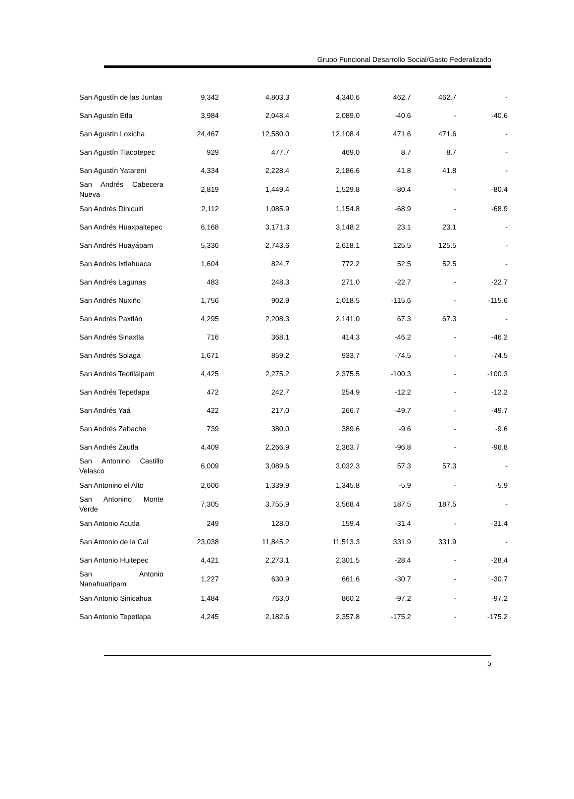Grupo Funcional Desarrollo Social/Gasto Federalizado
| San Agustín de las Juntas | 9,342 | 4,803.3 | 4,340.6 | 462.7 | 462.7 | - |
| San Agustín Etla | 3,984 | 2,048.4 | 2,089.0 | -40.6 | - | -40.6 |
| San Agustín Loxicha | 24,467 | 12,580.0 | 12,108.4 | 471.6 | 471.6 | - |
| San Agustín Tlacotepec | 929 | 477.7 | 469.0 | 8.7 | 8.7 | - |
| San Agustín Yatareni | 4,334 | 2,228.4 | 2,186.6 | 41.8 | 41.8 | - |
| San Andrés Cabecera Nueva | 2,819 | 1,449.4 | 1,529.8 | -80.4 | - | -80.4 |
| San Andrés Dinicuiti | 2,112 | 1,085.9 | 1,154.8 | -68.9 | - | -68.9 |
| San Andrés Huaxpaltepec | 6,168 | 3,171.3 | 3,148.2 | 23.1 | 23.1 | - |
| San Andrés Huayápam | 5,336 | 2,743.6 | 2,618.1 | 125.5 | 125.5 | - |
| San Andrés Ixtlahuaca | 1,604 | 824.7 | 772.2 | 52.5 | 52.5 | - |
| San Andrés Lagunas | 483 | 248.3 | 271.0 | -22.7 | - | -22.7 |
| San Andrés Nuxiño | 1,756 | 902.9 | 1,018.5 | -115.6 | - | -115.6 |
| San Andrés Paxtlán | 4,295 | 2,208.3 | 2,141.0 | 67.3 | 67.3 | - |
| San Andrés Sinaxtla | 716 | 368.1 | 414.3 | -46.2 | - | -46.2 |
| San Andrés Solaga | 1,671 | 859.2 | 933.7 | -74.5 | - | -74.5 |
| San Andrés Teotilálpam | 4,425 | 2,275.2 | 2,375.5 | -100.3 | - | -100.3 |
| San Andrés Tepetlapa | 472 | 242.7 | 254.9 | -12.2 | - | -12.2 |
| San Andrés Yaá | 422 | 217.0 | 266.7 | -49.7 | - | -49.7 |
| San Andrés Zabache | 739 | 380.0 | 389.6 | -9.6 | - | -9.6 |
| San Andrés Zautla | 4,409 | 2,266.9 | 2,363.7 | -96.8 | - | -96.8 |
| San Antonino Castillo Velasco | 6,009 | 3,089.6 | 3,032.3 | 57.3 | 57.3 | - |
| San Antonino el Alto | 2,606 | 1,339.9 | 1,345.8 | -5.9 | - | -5.9 |
| San Antonino Monte Verde | 7,305 | 3,755.9 | 3,568.4 | 187.5 | 187.5 | - |
| San Antonio Acutla | 249 | 128.0 | 159.4 | -31.4 | - | -31.4 |
| San Antonio de la Cal | 23,038 | 11,845.2 | 11,513.3 | 331.9 | 331.9 | - |
| San Antonio Huitepec | 4,421 | 2,273.1 | 2,301.5 | -28.4 | - | -28.4 |
| San Antonio Nanahuatípam | 1,227 | 630.9 | 661.6 | -30.7 | - | -30.7 |
| San Antonio Sinicahua | 1,484 | 763.0 | 860.2 | -97.2 | - | -97.2 |
| San Antonio Tepetlapa | 4,245 | 2,182.6 | 2,357.8 | -175.2 | - | -175.2 |
5